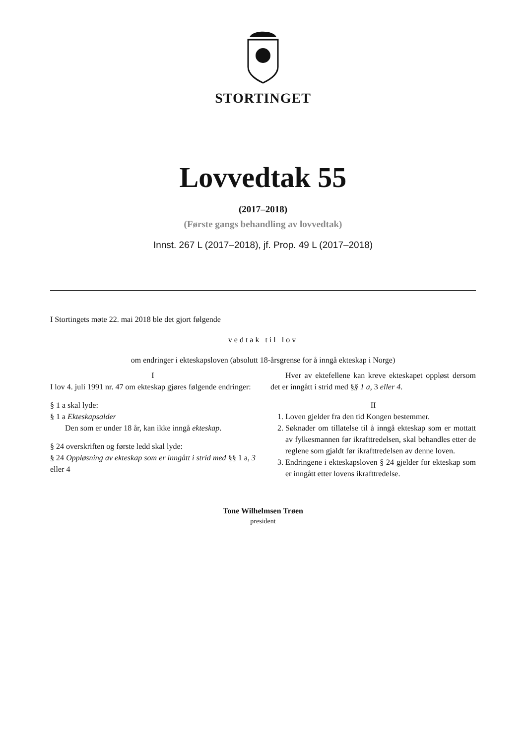STORTINGET
Lovvedtak 55
(2017–2018)
(Første gangs behandling av lovvedtak)
Innst. 267 L (2017–2018), jf. Prop. 49 L (2017–2018)
I Stortingets møte 22. mai 2018 ble det gjort følgende
vedtak til lov
om endringer i ekteskapsloven (absolutt 18-årsgrense for å inngå ekteskap i Norge)
I
I lov 4. juli 1991 nr. 47 om ekteskap gjøres følgende endringer:
§ 1 a skal lyde:
§ 1 a Ekteskapsalder
Den som er under 18 år, kan ikke inngå ekteskap.
§ 24 overskriften og første ledd skal lyde:
§ 24 Oppløsning av ekteskap som er inngått i strid med §§ 1 a, 3 eller 4
Hver av ektefellene kan kreve ekteskapet oppløst dersom det er inngått i strid med §§ 1 a, 3 eller 4.
II
1. Loven gjelder fra den tid Kongen bestemmer.
2. Søknader om tillatelse til å inngå ekteskap som er mottatt av fylkesmannen før ikrafttredelsen, skal behandles etter de reglene som gjaldt før ikrafttredelsen av denne loven.
3. Endringene i ekteskapsloven § 24 gjelder for ekteskap som er inngått etter lovens ikrafttredelse.
Tone Wilhelmsen Trøen
president